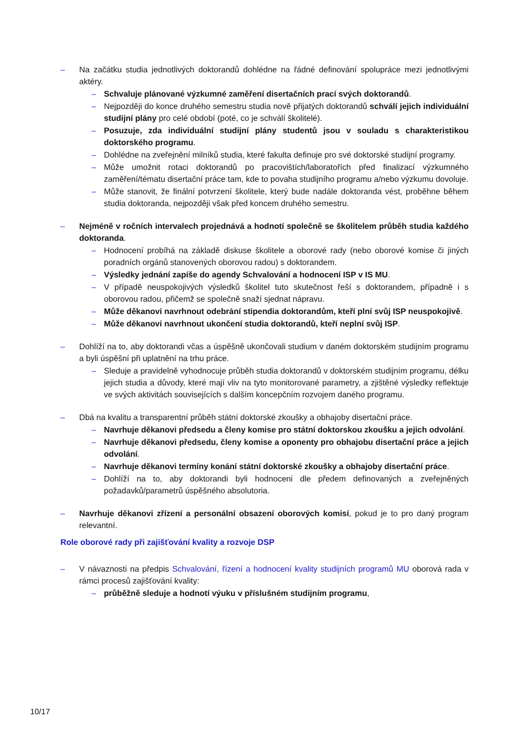– Na začátku studia jednotlivých doktorandů dohlédne na řádné definování spolupráce mezi jednotlivými aktéry.
– Schvaluje plánované výzkumné zaměření disertačních prací svých doktorandů.
– Nejpozději do konce druhého semestru studia nově přijatých doktorandů schválí jejich individuální studijní plány pro celé období (poté, co je schválí školitelé).
– Posuzuje, zda individuální studijní plány studentů jsou v souladu s charakteristikou doktorského programu.
– Dohlédne na zveřejnění milníků studia, které fakulta definuje pro své doktorské studijní programy.
– Může umožnit rotaci doktorandů po pracovištích/laboratořích před finalizací výzkumného zaměření/tématu disertační práce tam, kde to povaha studijního programu a/nebo výzkumu dovoluje.
– Může stanovit, že finální potvrzení školitele, který bude nadále doktoranda vést, proběhne během studia doktoranda, nejpozději však před koncem druhého semestru.
– Nejméně v ročních intervalech projednává a hodnotí společně se školitelem průběh studia každého doktoranda.
– Hodnocení probíhá na základě diskuse školitele a oborové rady (nebo oborové komise či jiných poradních orgánů stanovených oborovou radou) s doktorandem.
– Výsledky jednání zapíše do agendy Schvalování a hodnocení ISP v IS MU.
– V případě neuspokojivých výsledků školitel tuto skutečnost řeší s doktorandem, případně i s oborovou radou, přičemž se společně snaží sjednat nápravu.
– Může děkanovi navrhnout odebrání stipendia doktorandům, kteří plní svůj ISP neuspokojivě.
– Může děkanovi navrhnout ukončení studia doktorandů, kteří neplní svůj ISP.
– Dohlíží na to, aby doktorandi včas a úspěšně ukončovali studium v daném doktorském studijním programu a byli úspěšní při uplatnění na trhu práce.
– Sleduje a pravidelně vyhodnocuje průběh studia doktorandů v doktorském studijním programu, délku jejich studia a důvody, které mají vliv na tyto monitorované parametry, a zjištěné výsledky reflektuje ve svých aktivitách souvisejících s dalším koncepčním rozvojem daného programu.
– Dbá na kvalitu a transparentní průběh státní doktorské zkoušky a obhajoby disertační práce.
– Navrhuje děkanovi předsedu a členy komise pro státní doktorskou zkoušku a jejich odvolání.
– Navrhuje děkanovi předsedu, členy komise a oponenty pro obhajobu disertační práce a jejich odvolání.
– Navrhuje děkanovi termíny konání státní doktorské zkoušky a obhajoby disertační práce.
– Dohlíží na to, aby doktorandi byli hodnoceni dle předem definovaných a zveřejněných požadavků/parametrů úspěšného absolutoria.
– Navrhuje děkanovi zřízení a personální obsazení oborových komisí, pokud je to pro daný program relevantní.
Role oborové rady při zajišťování kvality a rozvoje DSP
– V návaznosti na předpis Schvalování, řízení a hodnocení kvality studijních programů MU oborová rada v rámci procesů zajišťování kvality:
– průběžně sleduje a hodnotí výuku v příslušném studijním programu,
10/17